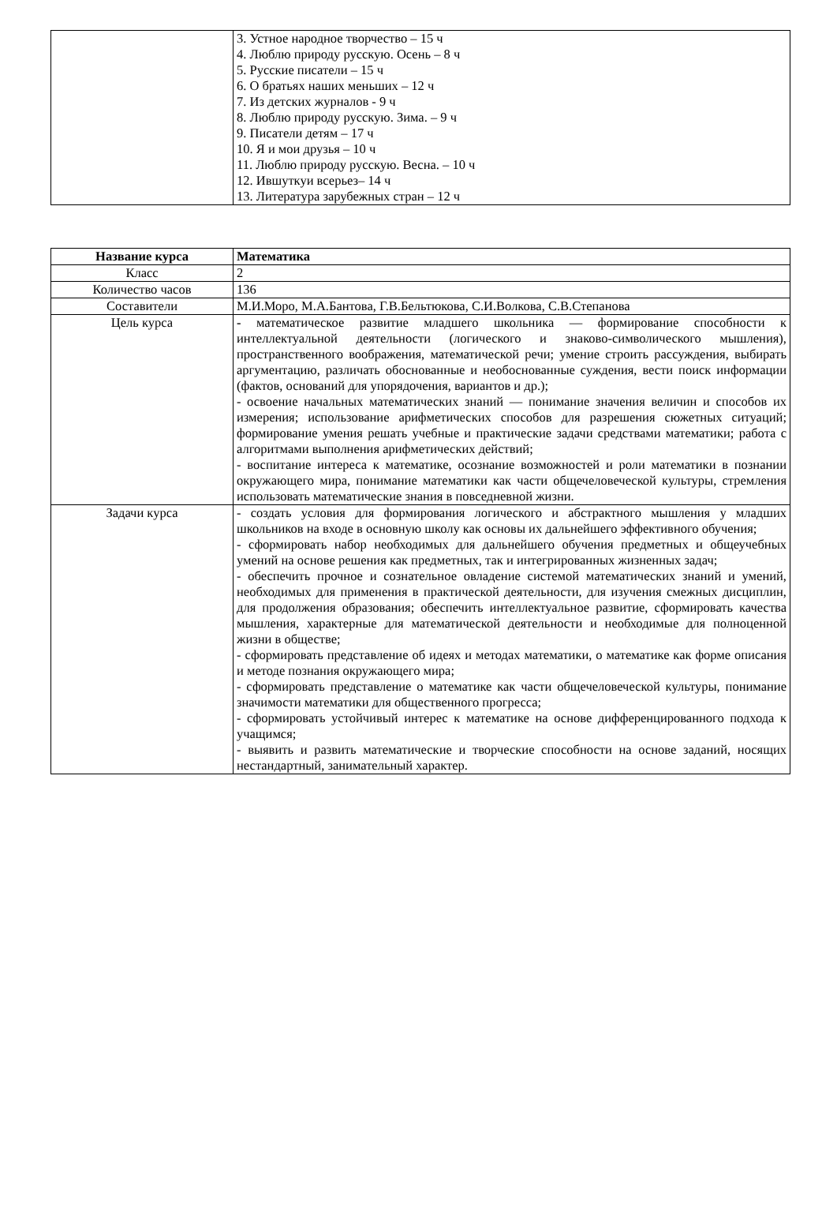| | 3. Устное народное творчество – 15 ч 4. Люблю природу русскую. Осень – 8 ч 5. Русские писатели – 15 ч 6. О братьях наших меньших – 12 ч 7. Из детских журналов - 9 ч 8. Люблю природу русскую. Зима. – 9 ч 9. Писатели детям – 17 ч 10. Я и мои друзья – 10 ч 11. Люблю природу русскую. Весна. – 10 ч 12. Ившуткуи всерьез– 14 ч 13. Литература зарубежных стран – 12 ч |
| Название курса | Математика |
| --- | --- |
| Класс | 2 |
| Количество часов | 136 |
| Составители | М.И.Моро, М.А.Бантова, Г.В.Бельтюкова, С.И.Волкова, С.В.Степанова |
| Цель курса | - математическое развитие младшего школьника — формирование способности к интеллектуальной деятельности (логического и знаково-символического мышления), пространственного воображения, математической речи; умение строить рассуждения, выбирать аргументацию, различать обоснованные и необоснованные суждения, вести поиск информации (фактов, оснований для упорядочения, вариантов и др.); - освоение начальных математических знаний — понимание значения величин и способов их измерения; использование арифметических способов для разрешения сюжетных ситуаций; формирование умения решать учебные и практические задачи средствами математики; работа с алгоритмами выполнения арифметических действий; - воспитание интереса к математике, осознание возможностей и роли математики в познании окружающего мира, понимание математики как части общечеловеческой культуры, стремления использовать математические знания в повседневной жизни. |
| Задачи курса | - создать условия для формирования логического и абстрактного мышления у младших школьников на входе в основную школу как основы их дальнейшего эффективного обучения; - сформировать набор необходимых для дальнейшего обучения предметных и общеучебных умений на основе решения как предметных, так и интегрированных жизненных задач; - обеспечить прочное и сознательное овладение системой математических знаний и умений, необходимых для применения в практической деятельности, для изучения смежных дисциплин, для продолжения образования; обеспечить интеллектуальное развитие, сформировать качества мышления, характерные для математической деятельности и необходимые для полноценной жизни в обществе; - сформировать представление об идеях и методах математики, о математике как форме описания и методе познания окружающего мира; - сформировать представление о математике как части общечеловеческой культуры, понимание значимости математики для общественного прогресса; - сформировать устойчивый интерес к математике на основе дифференцированного подхода к учащимся; - выявить и развить математические и творческие способности на основе заданий, носящих нестандартный, занимательный характер. |